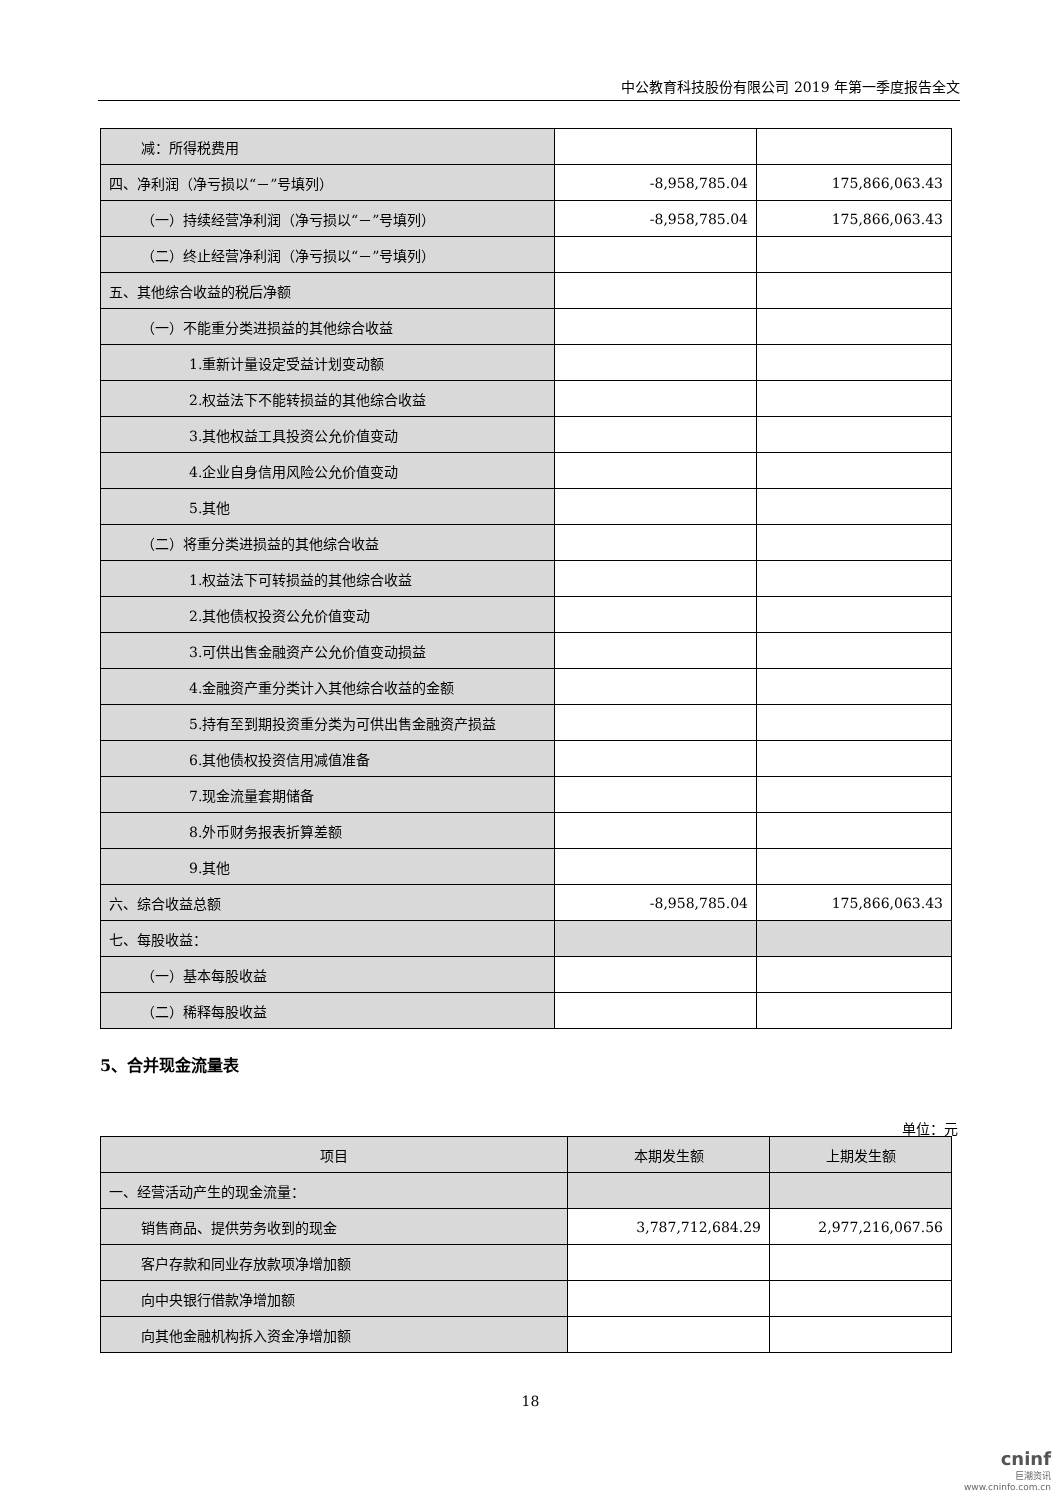中公教育科技股份有限公司 2019 年第一季度报告全文
| 减：所得税费用 | | |
| 四、净利润（净亏损以“－”号填列） | -8,958,785.04 | 175,866,063.43 |
| （一）持续经营净利润（净亏损以“－”号填列） | -8,958,785.04 | 175,866,063.43 |
| （二）终止经营净利润（净亏损以“－”号填列） | | |
| 五、其他综合收益的税后净额 | | |
| （一）不能重分类进损益的其他综合收益 | | |
| 1.重新计量设定受益计划变动额 | | |
| 2.权益法下不能转损益的其他综合收益 | | |
| 3.其他权益工具投资公允价值变动 | | |
| 4.企业自身信用风险公允价值变动 | | |
| 5.其他 | | |
| （二）将重分类进损益的其他综合收益 | | |
| 1.权益法下可转损益的其他综合收益 | | |
| 2.其他债权投资公允价值变动 | | |
| 3.可供出售金融资产公允价值变动损益 | | |
| 4.金融资产重分类计入其他综合收益的金额 | | |
| 5.持有至到期投资重分类为可供出售金融资产损益 | | |
| 6.其他债权投资信用减值准备 | | |
| 7.现金流量套期储备 | | |
| 8.外币财务报表折算差额 | | |
| 9.其他 | | |
| 六、综合收益总额 | -8,958,785.04 | 175,866,063.43 |
| 七、每股收益： | | |
| （一）基本每股收益 | | |
| （二）稀释每股收益 | | |
5、合并现金流量表
单位：元
| 项目 | 本期发生额 | 上期发生额 |
| --- | --- | --- |
| 一、经营活动产生的现金流量： | | |
| 销售商品、提供劳务收到的现金 | 3,787,712,684.29 | 2,977,216,067.56 |
| 客户存款和同业存放款项净增加额 | | |
| 向中央银行借款净增加额 | | |
| 向其他金融机构拆入资金净增加额 | | |
18
cninf
巨潮资讯
www.cninfo.com.cn